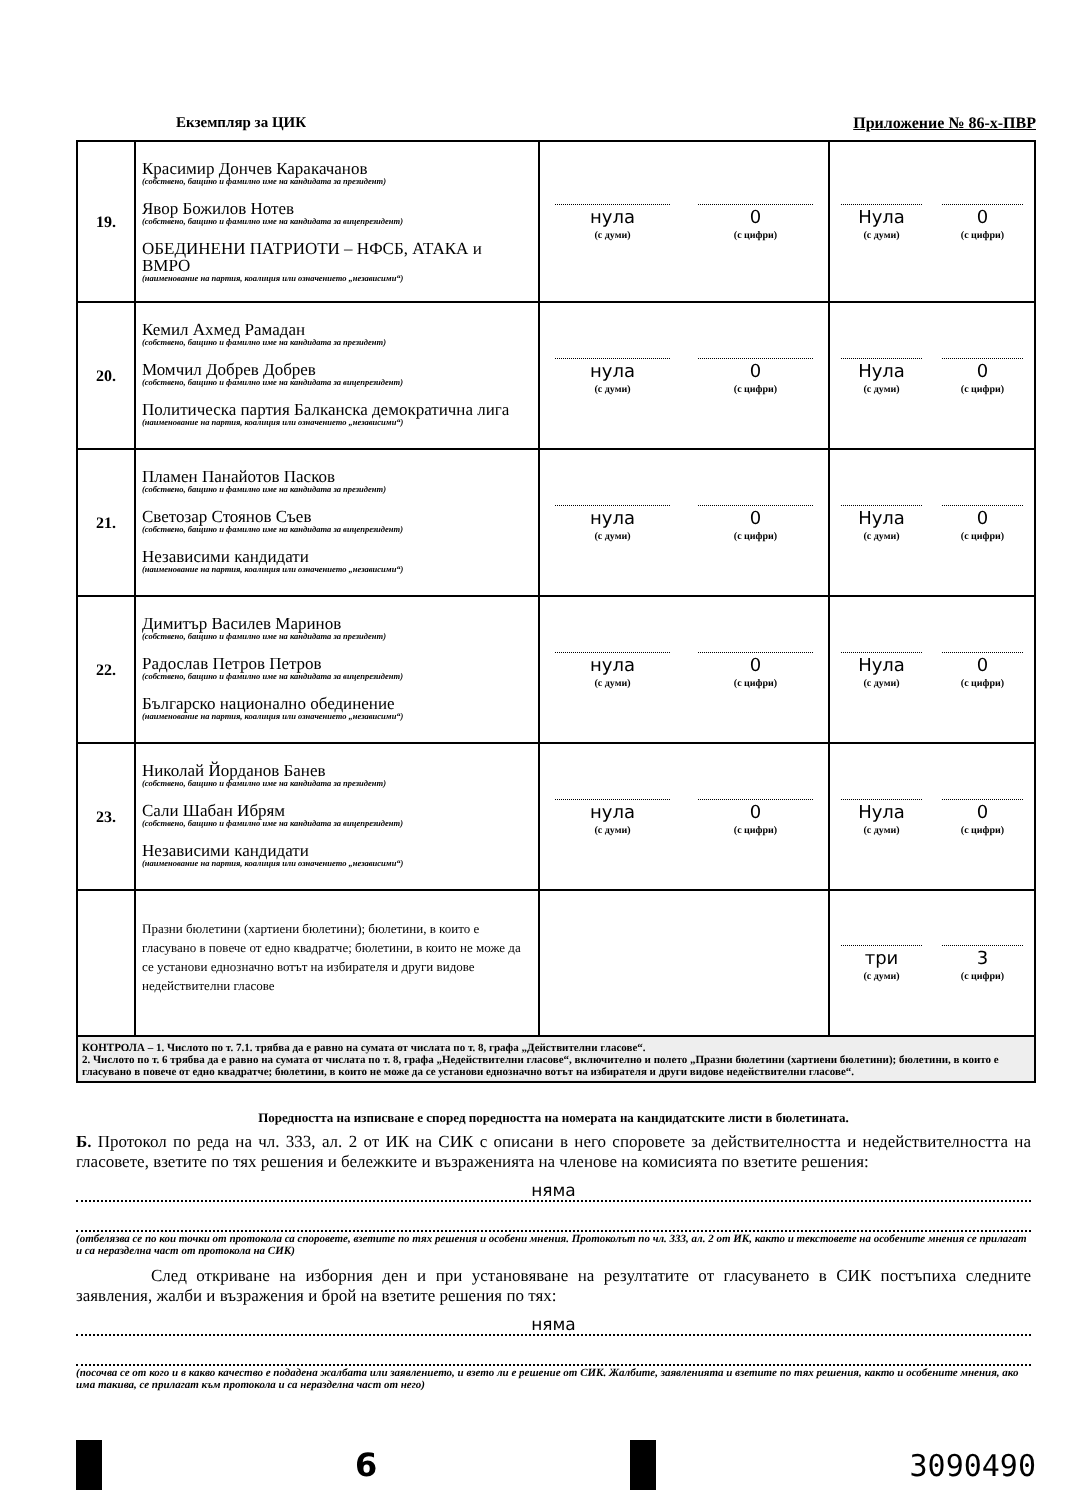Екземпляр за ЦИК Приложение № 86-х-ПВР
| 19. | Красимир Дончев Каракачанов (собствено, бащино и фамилно име на кандидата за президент) Явор Божилов Нотев (собствено, бащино и фамилно име на кандидата за вицепрезидент) ОБЕДИНЕНИ ПАТРИОТИ – НФСБ, АТАКА и ВМРО (наименование на партия, коалиция или означението „независими“) | нула (с думи) 0 (с цифри) | Нула (с думи) 0 (с цифри) |
| 20. | Кемил Ахмед Рамадан (собствено, бащино и фамилно име на кандидата за президент) Момчил Добрев Добрев (собствено, бащино и фамилно име на кандидата за вицепрезидент) Политическа партия Балканска демократична лига (наименование на партия, коалиция или означението „независими“) | нула (с думи) 0 (с цифри) | Нула (с думи) 0 (с цифри) |
| 21. | Пламен Панайотов Пасков (собствено, бащино и фамилно име на кандидата за президент) Светозар Стоянов Съев (собствено, бащино и фамилно име на кандидата за вицепрезидент) Независими кандидати (наименование на партия, коалиция или означението „независими“) | нула (с думи) 0 (с цифри) | Нула (с думи) 0 (с цифри) |
| 22. | Димитър Василев Маринов (собствено, бащино и фамилно име на кандидата за президент) Радослав Петров Петров (собствено, бащино и фамилно име на кандидата за вицепрезидент) Българско национално обединение (наименование на партия, коалиция или означението „независими“) | нула (с думи) 0 (с цифри) | Нула (с думи) 0 (с цифри) |
| 23. | Николай Йорданов Банев (собствено, бащино и фамилно име на кандидата за президент) Сали Шабан Ибрям (собствено, бащино и фамилно име на кандидата за вицепрезидент) Независими кандидати (наименование на партия, коалиция или означението „независими“) | нула (с думи) 0 (с цифри) | Нула (с думи) 0 (с цифри) |
| | Празни бюлетини (хартиени бюлетини); бюлетини, в които е гласувано в повече от едно квадратче; бюлетини, в които не може да се установи еднозначно вотът на избирателя и други видове недействителни гласове | | три (с думи) 3 (с цифри) |
| КОНТРОЛА – 1. Числото по т. 7.1. трябва да е равно на сумата от числата по т. 8, графа „Действителни гласове“. 2. Числото по т. 6 трябва да е равно на сумата от числата по т. 8, графа „Недействителни гласове“, включително и полето „Празни бюлетини (хартиени бюлетини); бюлетини, в които е гласувано в повече от едно квадратче; бюлетини, в които не може да се установи еднозначно вотът на избирателя и други видове недействителни гласове“. | | | |
Поредността на изписване е според поредността на номерата на кандидатските листи в бюлетината.
Б. Протокол по реда на чл. 333, ал. 2 от ИК на СИК с описани в него споровете за действителността и недействителността на гласовете, взетите по тях решения и бележките и възраженията на членове на комисията по взетите решения:
няма
(отбелязва се по кои точки от протокола са споровете, взетите по тях решения и особени мнения. Протоколът по чл. 333, ал. 2 от ИК, както и текстовете на особените мнения се прилагат и са неразделна част от протокола на СИК)
След откриване на изборния ден и при установяване на резултатите от гласуването в СИК постъпиха следните заявления, жалби и възражения и брой на взетите решения по тях:
няма
(посочва се от кого и в какво качество е подадена жалбата или заявлението, и взето ли е решение от СИК. Жалбите, заявленията и взетите по тях решения, както и особените мнения, ако има такива, се прилагат към протокола и са неразделна част от него)
6 3090490